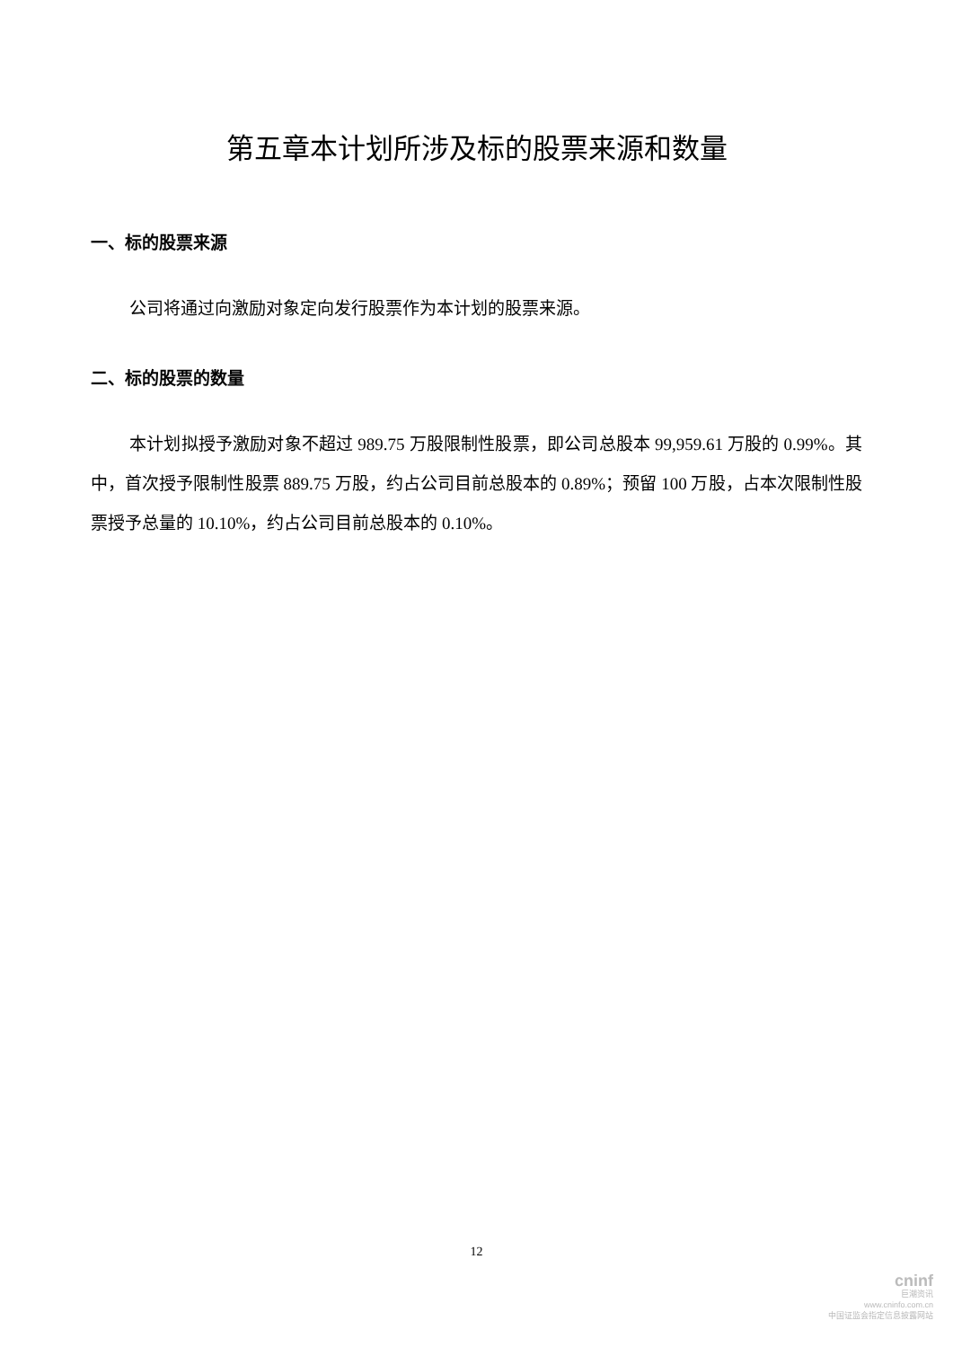第五章本计划所涉及标的股票来源和数量
一、标的股票来源
公司将通过向激励对象定向发行股票作为本计划的股票来源。
二、标的股票的数量
本计划拟授予激励对象不超过 989.75 万股限制性股票，即公司总股本 99,959.61 万股的 0.99%。其中，首次授予限制性股票 889.75 万股，约占公司目前总股本的 0.89%；预留 100 万股，占本次限制性股票授予总量的 10.10%，约占公司目前总股本的 0.10%。
12
cninf
巨潮资讯
www.cninfo.com.cn
中国证监会指定信息披露网站